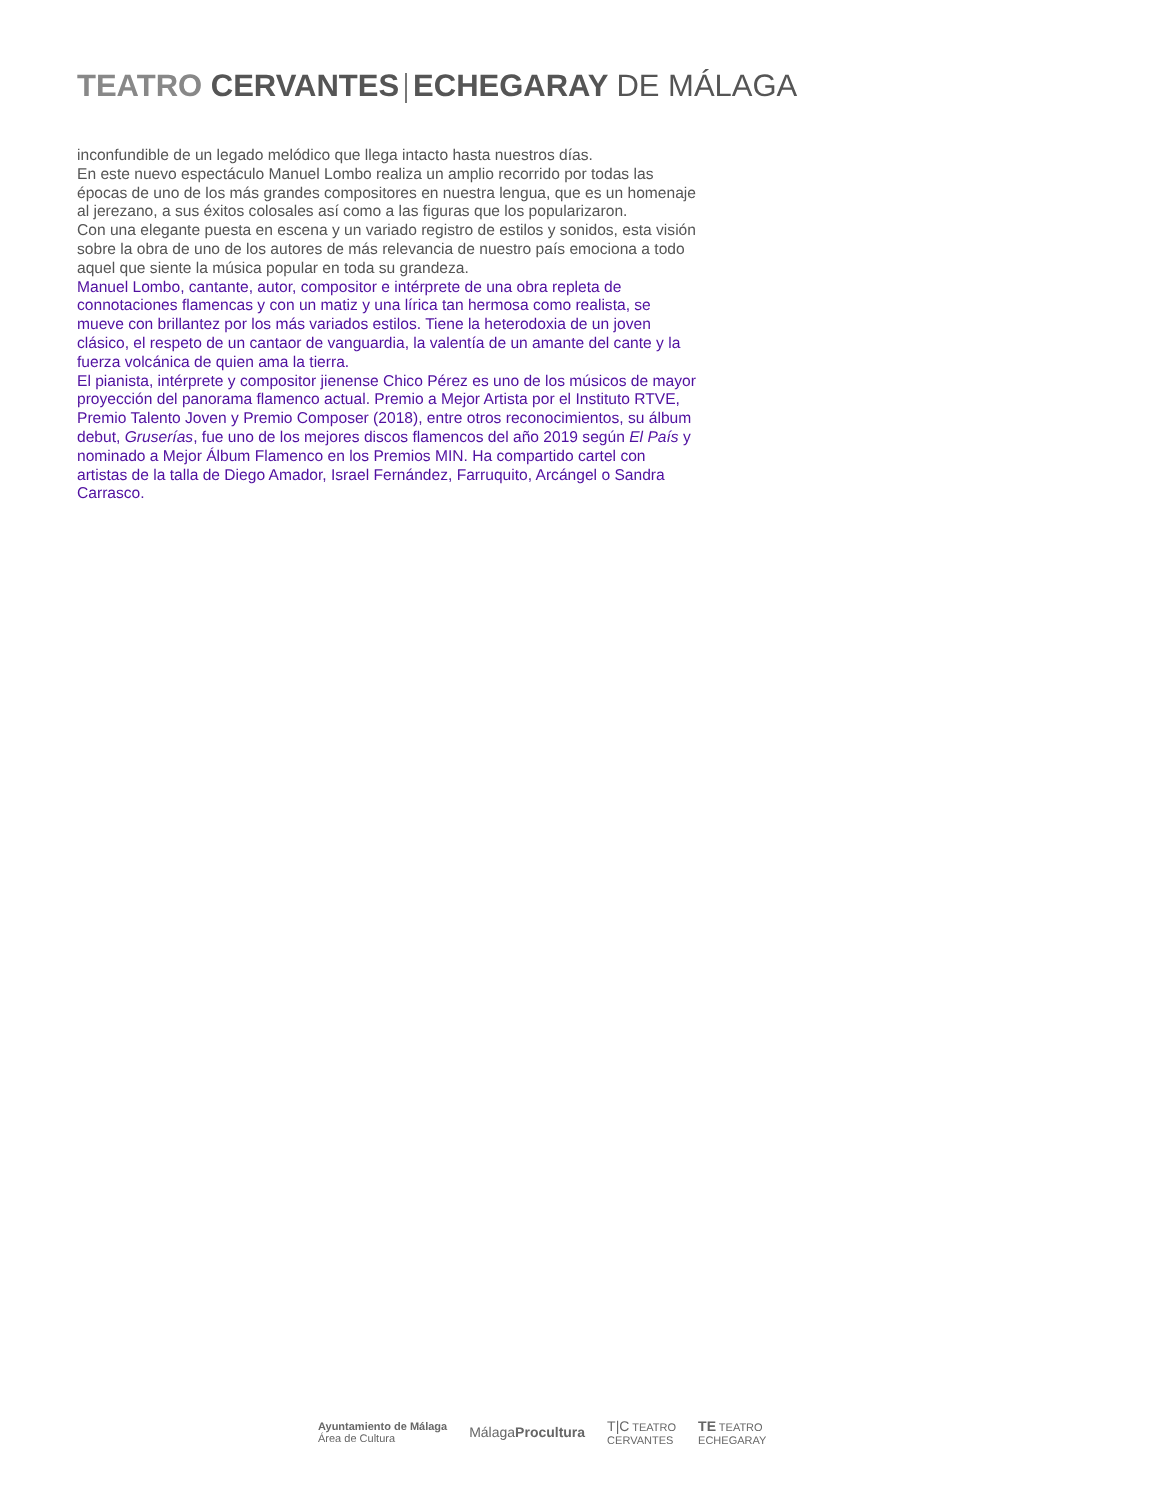TEATRO CERVANTES ECHEGARAY DE MÁLAGA
inconfundible de un legado melódico que llega intacto hasta nuestros días.
En este nuevo espectáculo Manuel Lombo realiza un amplio recorrido por todas las épocas de uno de los más grandes compositores en nuestra lengua, que es un homenaje al jerezano, a sus éxitos colosales así como a las figuras que los popularizaron.
Con una elegante puesta en escena y un variado registro de estilos y sonidos, esta visión sobre la obra de uno de los autores de más relevancia de nuestro país emociona a todo aquel que siente la música popular en toda su grandeza.
Manuel Lombo, cantante, autor, compositor e intérprete de una obra repleta de connotaciones flamencas y con un matiz y una lírica tan hermosa como realista, se mueve con brillantez por los más variados estilos. Tiene la heterodoxia de un joven clásico, el respeto de un cantaor de vanguardia, la valentía de un amante del cante y la fuerza volcánica de quien ama la tierra.
El pianista, intérprete y compositor jienense Chico Pérez es uno de los músicos de mayor proyección del panorama flamenco actual. Premio a Mejor Artista por el Instituto RTVE, Premio Talento Joven y Premio Composer (2018), entre otros reconocimientos, su álbum debut, Gruserías, fue uno de los mejores discos flamencos del año 2019 según El País y nominado a Mejor Álbum Flamenco en los Premios MIN. Ha compartido cartel con artistas de la talla de Diego Amador, Israel Fernández, Farruquito, Arcángel o Sandra Carrasco.
Ayuntamiento de Málaga
Área de Cultura
MálagaProcultura
T|C TEATRO
CERVANTES
TE TEATRO
ECHEGARAY